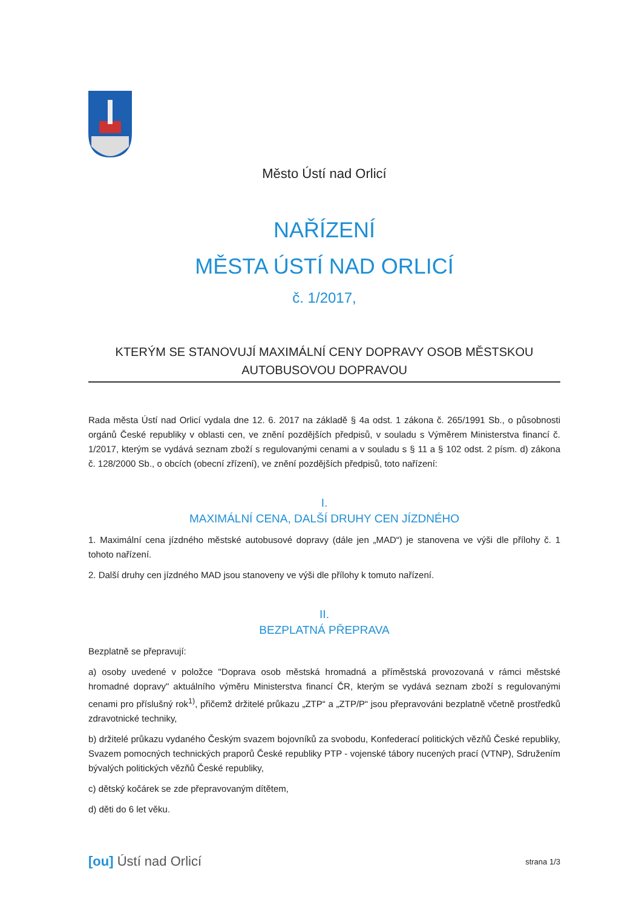Město Ústí nad Orlicí
NAŘÍZENÍ
MĚSTA ÚSTÍ NAD ORLICÍ
č. 1/2017,
KTERÝM SE STANOVUJÍ MAXIMÁLNÍ CENY DOPRAVY OSOB MĚSTSKOU
AUTOBUSOVOU DOPRAVOU
Rada města Ústí nad Orlicí vydala dne 12. 6. 2017 na základě § 4a odst. 1 zákona č. 265/1991 Sb., o působnosti orgánů České republiky v oblasti cen, ve znění pozdějších předpisů, v souladu s Výměrem Ministerstva financí č. 1/2017, kterým se vydává seznam zboží s regulovanými cenami a v souladu s § 11 a § 102 odst. 2 písm. d) zákona č. 128/2000 Sb., o obcích (obecní zřízení), ve znění pozdějších předpisů, toto nařízení:
I.
MAXIMÁLNÍ CENA, DALŠÍ DRUHY CEN JÍZDNÉHO
1. Maximální cena jízdného městské autobusové dopravy (dále jen „MAD“) je stanovena ve výši dle přílohy č. 1 tohoto nařízení.
2. Další druhy cen jízdného MAD jsou stanoveny ve výši dle přílohy k tomuto nařízení.
II.
BEZPLATNÁ PŘEPRAVA
Bezplatně se přepravují:
a) osoby uvedené v položce "Doprava osob městská hromadná a příměstská provozovaná v rámci městské hromadné dopravy" aktuálního výměru Ministerstva financí ČR, kterým se vydává seznam zboží s regulovanými cenami pro příslušný rok<sup>1)</sup>, přičemž držitelé průkazu „ZTP“ a „ZTP/P“ jsou přepravováni bezplatně včetně prostředků zdravotnické techniky,
b) držitelé průkazu vydaného Českým svazem bojovníků za svobodu, Konfederací politických vězňů České republiky, Svazem pomocných technických praporů České republiky PTP - vojenské tábory nucených prací (VTNP), Sdružením bývalých politických vězňů České republiky,
c) dětský kočárek se zde přepravovaným dítětem,
d) děti do 6 let věku.
[ou] Ústí nad Orlicí strana 1/3